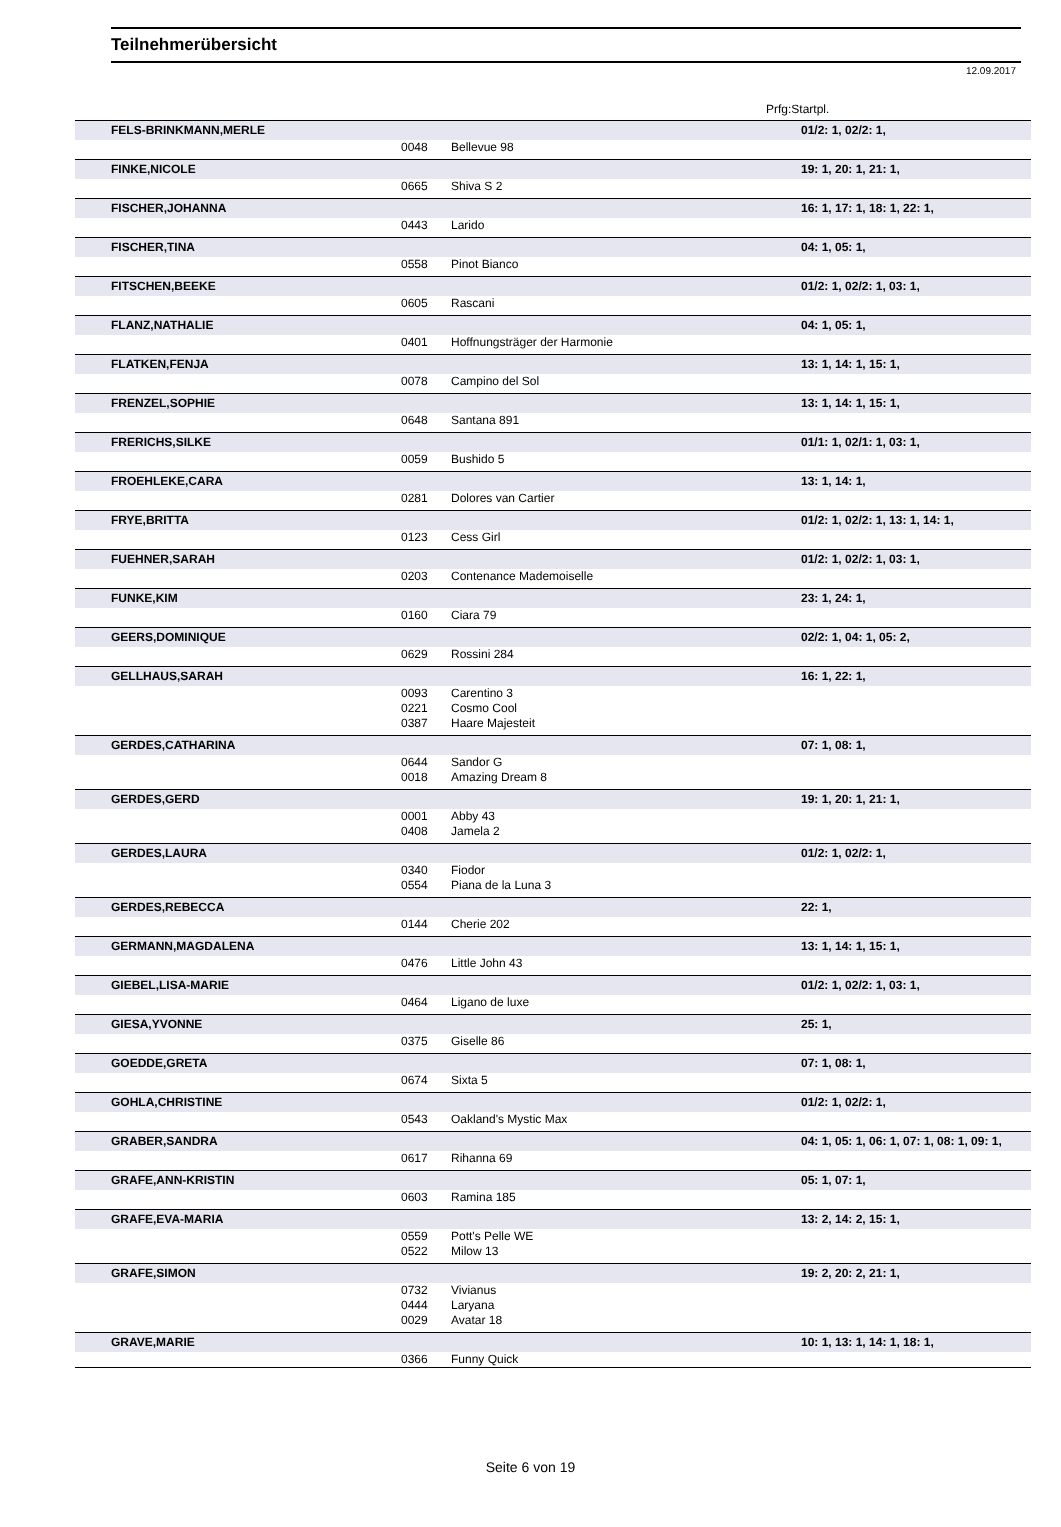Teilnehmerübersicht
12.09.2017
Prfg:Startpl.
| FELS-BRINKMANN,MERLE | | | 01/2: 1, 02/2: 1, |
| | 0048 | Bellevue 98 | |
| FINKE,NICOLE | | | 19: 1, 20: 1, 21: 1, |
| | 0665 | Shiva S 2 | |
| FISCHER,JOHANNA | | | 16: 1, 17: 1, 18: 1, 22: 1, |
| | 0443 | Larido | |
| FISCHER,TINA | | | 04: 1, 05: 1, |
| | 0558 | Pinot Bianco | |
| FITSCHEN,BEEKE | | | 01/2: 1, 02/2: 1, 03: 1, |
| | 0605 | Rascani | |
| FLANZ,NATHALIE | | | 04: 1, 05: 1, |
| | 0401 | Hoffnungsträger der Harmonie | |
| FLATKEN,FENJA | | | 13: 1, 14: 1, 15: 1, |
| | 0078 | Campino del Sol | |
| FRENZEL,SOPHIE | | | 13: 1, 14: 1, 15: 1, |
| | 0648 | Santana 891 | |
| FRERICHS,SILKE | | | 01/1: 1, 02/1: 1, 03: 1, |
| | 0059 | Bushido 5 | |
| FROEHLEKE,CARA | | | 13: 1, 14: 1, |
| | 0281 | Dolores van Cartier | |
| FRYE,BRITTA | | | 01/2: 1, 02/2: 1, 13: 1, 14: 1, |
| | 0123 | Cess Girl | |
| FUEHNER,SARAH | | | 01/2: 1, 02/2: 1, 03: 1, |
| | 0203 | Contenance Mademoiselle | |
| FUNKE,KIM | | | 23: 1, 24: 1, |
| | 0160 | Ciara 79 | |
| GEERS,DOMINIQUE | | | 02/2: 1, 04: 1, 05: 2, |
| | 0629 | Rossini 284 | |
| GELLHAUS,SARAH | | | 16: 1, 22: 1, |
| | 0093 | Carentino 3 | |
| | 0221 | Cosmo Cool | |
| | 0387 | Haare Majesteit | |
| GERDES,CATHARINA | | | 07: 1, 08: 1, |
| | 0644 | Sandor G | |
| | 0018 | Amazing Dream 8 | |
| GERDES,GERD | | | 19: 1, 20: 1, 21: 1, |
| | 0001 | Abby 43 | |
| | 0408 | Jamela 2 | |
| GERDES,LAURA | | | 01/2: 1, 02/2: 1, |
| | 0340 | Fiodor | |
| | 0554 | Piana de la Luna 3 | |
| GERDES,REBECCA | | | 22: 1, |
| | 0144 | Cherie 202 | |
| GERMANN,MAGDALENA | | | 13: 1, 14: 1, 15: 1, |
| | 0476 | Little John 43 | |
| GIEBEL,LISA-MARIE | | | 01/2: 1, 02/2: 1, 03: 1, |
| | 0464 | Ligano de luxe | |
| GIESA,YVONNE | | | 25: 1, |
| | 0375 | Giselle 86 | |
| GOEDDE,GRETA | | | 07: 1, 08: 1, |
| | 0674 | Sixta 5 | |
| GOHLA,CHRISTINE | | | 01/2: 1, 02/2: 1, |
| | 0543 | Oakland's Mystic Max | |
| GRABER,SANDRA | | | 04: 1, 05: 1, 06: 1, 07: 1, 08: 1, 09: 1, |
| | 0617 | Rihanna 69 | |
| GRAFE,ANN-KRISTIN | | | 05: 1, 07: 1, |
| | 0603 | Ramina 185 | |
| GRAFE,EVA-MARIA | | | 13: 2, 14: 2, 15: 1, |
| | 0559 | Pott's Pelle WE | |
| | 0522 | Milow 13 | |
| GRAFE,SIMON | | | 19: 2, 20: 2, 21: 1, |
| | 0732 | Vivianus | |
| | 0444 | Laryana | |
| | 0029 | Avatar 18 | |
| GRAVE,MARIE | | | 10: 1, 13: 1, 14: 1, 18: 1, |
| | 0366 | Funny Quick | |
Seite 6 von 19